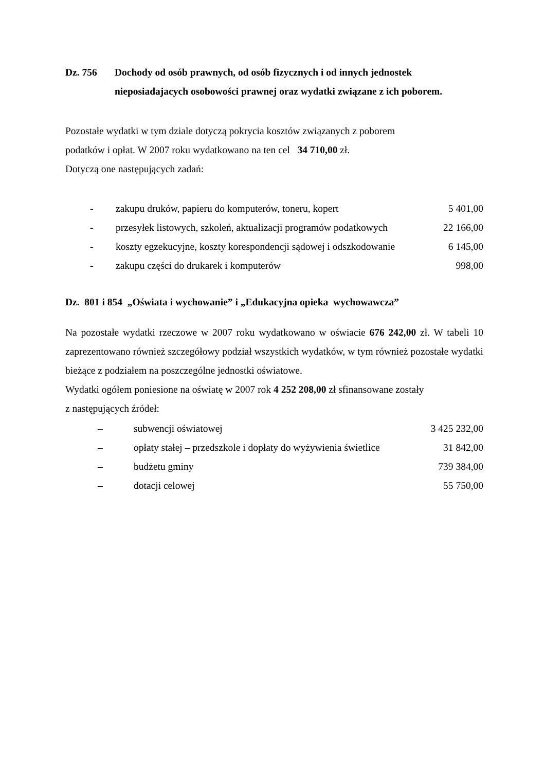Dz. 756 Dochody od osób prawnych, od osób fizycznych i od innych jednostek nieposiadajacych osobowości prawnej oraz wydatki związane z ich poborem.
Pozostałe wydatki w tym dziale dotyczą pokrycia kosztów związanych z poborem
podatków i opłat. W 2007 roku wydatkowano na ten cel 34 710,00 zł.
Dotyczą one następujących zadań:
| - | zakupu druków, papieru do komputerów, toneru, kopert | 5 401,00 |
| - | przesyłek listowych, szkoleń, aktualizacji programów podatkowych | 22 166,00 |
| - | koszty egzekucyjne, koszty korespondencji sądowej i odszkodowanie | 6 145,00 |
| - | zakupu części do drukarek i komputerów | 998,00 |
Dz. 801 i 854 „Oświata i wychowanie” i „Edukacyjna opieka wychowawcza”
Na pozostałe wydatki rzeczowe w 2007 roku wydatkowano w oświacie 676 242,00 zł. W tabeli 10 zaprezentowano również szczegółowy podział wszystkich wydatków, w tym również pozostałe wydatki bieżące z podziałem na poszczególne jednostki oświatowe.
Wydatki ogółem poniesione na oświatę w 2007 rok 4 252 208,00 zł sfinansowane zostały
z następujących źródeł:
| – | subwencji oświatowej | 3 425 232,00 |
| – | opłaty stałej – przedszkole i dopłaty do wyżywienia świetlice | 31 842,00 |
| – | budżetu gminy | 739 384,00 |
| – | dotacji celowej | 55 750,00 |